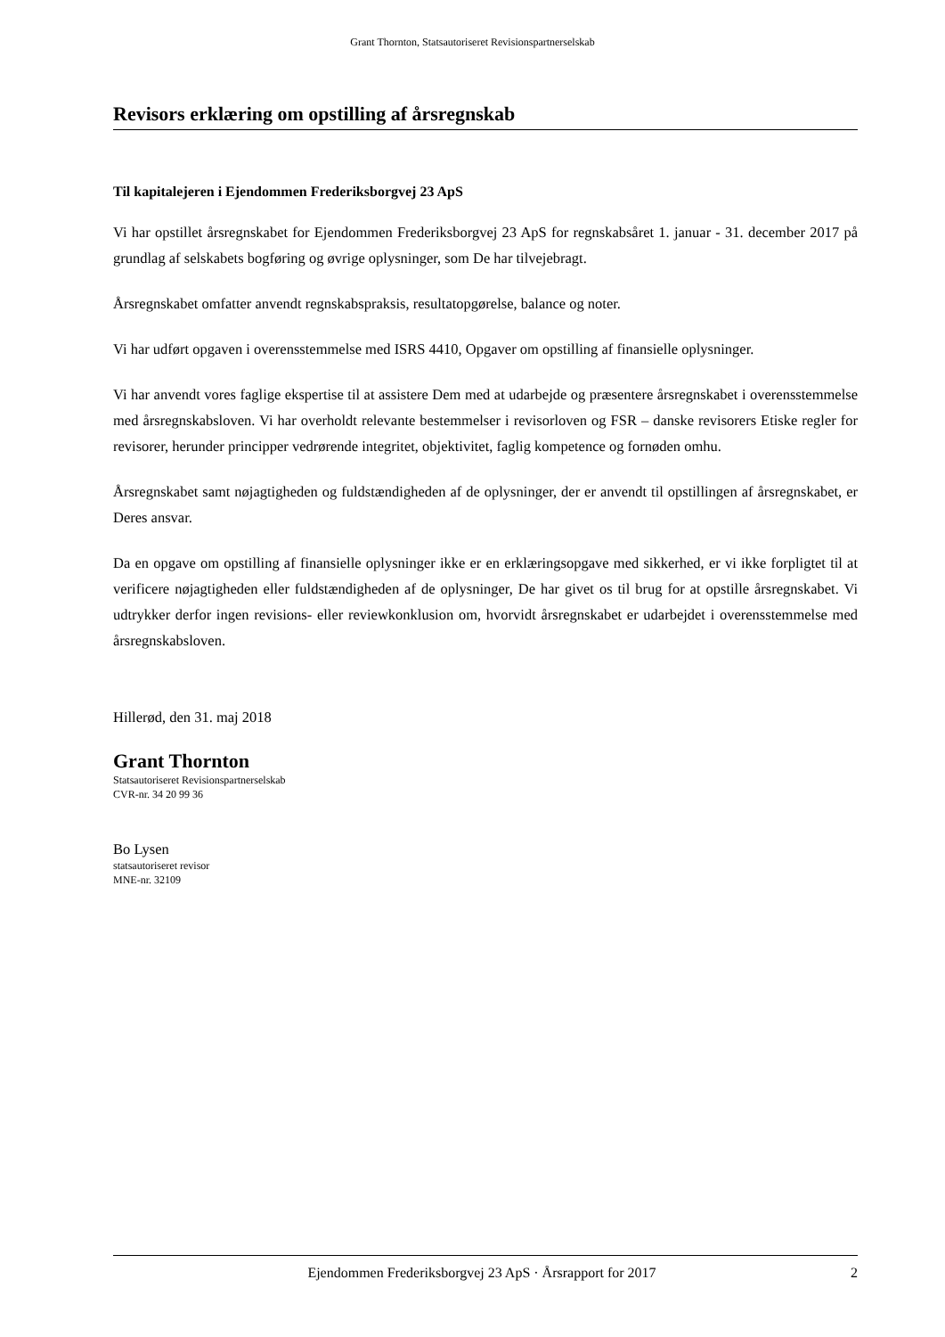Grant Thornton, Statsautoriseret Revisionspartnerselskab
Revisors erklæring om opstilling af årsregnskab
Til kapitalejeren i Ejendommen Frederiksborgvej 23 ApS
Vi har opstillet årsregnskabet for Ejendommen Frederiksborgvej 23 ApS for regnskabsåret 1. januar - 31. december 2017 på grundlag af selskabets bogføring og øvrige oplysninger, som De har tilvejebragt.
Årsregnskabet omfatter anvendt regnskabspraksis, resultatopgørelse, balance og noter.
Vi har udført opgaven i overensstemmelse med ISRS 4410, Opgaver om opstilling af finansielle oplysninger.
Vi har anvendt vores faglige ekspertise til at assistere Dem med at udarbejde og præsentere årsregnskabet i overensstemmelse med årsregnskabsloven. Vi har overholdt relevante bestemmelser i revisorloven og FSR – danske revisorers Etiske regler for revisorer, herunder principper vedrørende integritet, objektivitet, faglig kompetence og fornøden omhu.
Årsregnskabet samt nøjagtigheden og fuldstændigheden af de oplysninger, der er anvendt til opstillingen af årsregnskabet, er Deres ansvar.
Da en opgave om opstilling af finansielle oplysninger ikke er en erklæringsopgave med sikkerhed, er vi ikke forpligtet til at verificere nøjagtigheden eller fuldstændigheden af de oplysninger, De har givet os til brug for at opstille årsregnskabet. Vi udtrykker derfor ingen revisions- eller reviewkonklusion om, hvorvidt årsregnskabet er udarbejdet i overensstemmelse med årsregnskabsloven.
Hillerød, den 31. maj 2018
Grant Thornton
Statsautoriseret Revisionspartnerselskab
CVR-nr. 34 20 99 36
Bo Lysen
statsautoriseret revisor
MNE-nr. 32109
Ejendommen Frederiksborgvej 23 ApS · Årsrapport for 2017 2